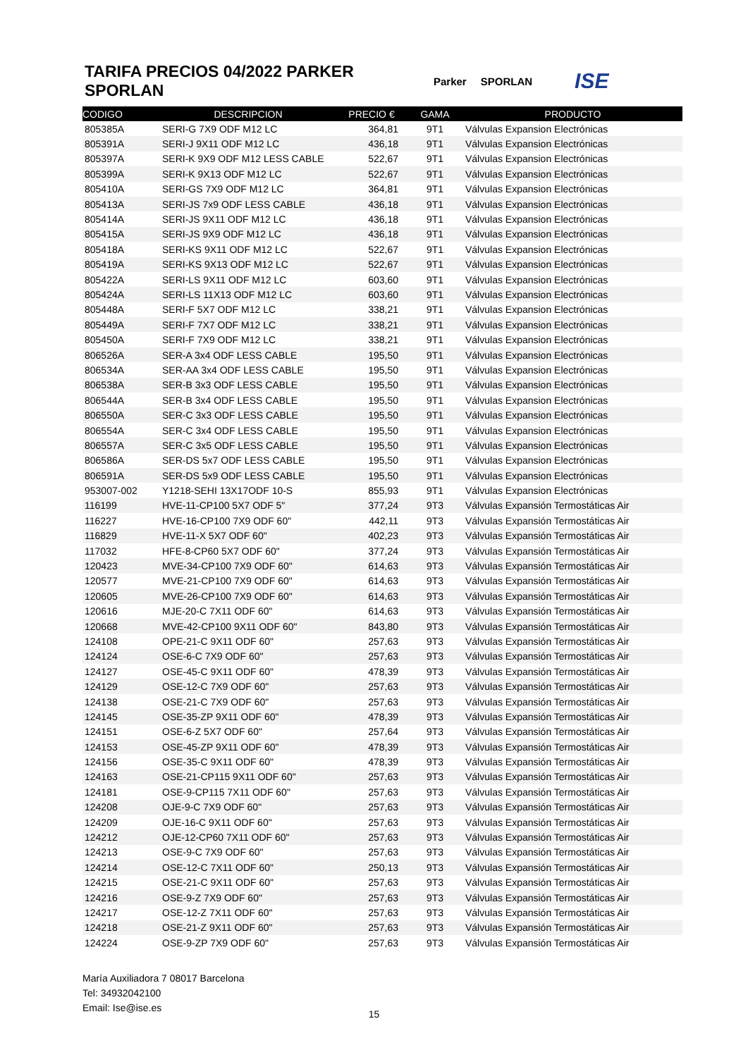TARIFA PRECIOS 04/2022 PARKER SPORLAN
Parker SPORLAN ISE
| CODIGO | DESCRIPCION | PRECIO € | GAMA | PRODUCTO |
| --- | --- | --- | --- | --- |
| 805385A | SERI-G 7X9 ODF M12 LC | 364,81 | 9T1 | Válvulas Expansion Electrónicas |
| 805391A | SERI-J 9X11 ODF M12 LC | 436,18 | 9T1 | Válvulas Expansion Electrónicas |
| 805397A | SERI-K 9X9 ODF M12 LESS CABLE | 522,67 | 9T1 | Válvulas Expansion Electrónicas |
| 805399A | SERI-K 9X13 ODF M12 LC | 522,67 | 9T1 | Válvulas Expansion Electrónicas |
| 805410A | SERI-GS 7X9 ODF M12 LC | 364,81 | 9T1 | Válvulas Expansion Electrónicas |
| 805413A | SERI-JS 7x9 ODF LESS CABLE | 436,18 | 9T1 | Válvulas Expansion Electrónicas |
| 805414A | SERI-JS 9X11 ODF M12 LC | 436,18 | 9T1 | Válvulas Expansion Electrónicas |
| 805415A | SERI-JS 9X9 ODF M12 LC | 436,18 | 9T1 | Válvulas Expansion Electrónicas |
| 805418A | SERI-KS 9X11 ODF M12 LC | 522,67 | 9T1 | Válvulas Expansion Electrónicas |
| 805419A | SERI-KS 9X13 ODF M12 LC | 522,67 | 9T1 | Válvulas Expansion Electrónicas |
| 805422A | SERI-LS 9X11 ODF M12 LC | 603,60 | 9T1 | Válvulas Expansion Electrónicas |
| 805424A | SERI-LS 11X13 ODF M12 LC | 603,60 | 9T1 | Válvulas Expansion Electrónicas |
| 805448A | SERI-F 5X7 ODF M12 LC | 338,21 | 9T1 | Válvulas Expansion Electrónicas |
| 805449A | SERI-F 7X7 ODF M12 LC | 338,21 | 9T1 | Válvulas Expansion Electrónicas |
| 805450A | SERI-F 7X9 ODF M12 LC | 338,21 | 9T1 | Válvulas Expansion Electrónicas |
| 806526A | SER-A 3x4 ODF LESS CABLE | 195,50 | 9T1 | Válvulas Expansion Electrónicas |
| 806534A | SER-AA 3x4 ODF LESS CABLE | 195,50 | 9T1 | Válvulas Expansion Electrónicas |
| 806538A | SER-B 3x3 ODF LESS CABLE | 195,50 | 9T1 | Válvulas Expansion Electrónicas |
| 806544A | SER-B 3x4 ODF LESS CABLE | 195,50 | 9T1 | Válvulas Expansion Electrónicas |
| 806550A | SER-C 3x3 ODF LESS CABLE | 195,50 | 9T1 | Válvulas Expansion Electrónicas |
| 806554A | SER-C 3x4 ODF LESS CABLE | 195,50 | 9T1 | Válvulas Expansion Electrónicas |
| 806557A | SER-C 3x5 ODF LESS CABLE | 195,50 | 9T1 | Válvulas Expansion Electrónicas |
| 806586A | SER-DS 5x7 ODF LESS CABLE | 195,50 | 9T1 | Válvulas Expansion Electrónicas |
| 806591A | SER-DS 5x9 ODF LESS CABLE | 195,50 | 9T1 | Válvulas Expansion Electrónicas |
| 953007-002 | Y1218-SEHI 13X17ODF 10-S | 855,93 | 9T1 | Válvulas Expansion Electrónicas |
| 116199 | HVE-11-CP100 5X7 ODF 5" | 377,24 | 9T3 | Válvulas Expansión Termostáticas Air |
| 116227 | HVE-16-CP100 7X9 ODF 60" | 442,11 | 9T3 | Válvulas Expansión Termostáticas Air |
| 116829 | HVE-11-X 5X7 ODF 60" | 402,23 | 9T3 | Válvulas Expansión Termostáticas Air |
| 117032 | HFE-8-CP60 5X7 ODF 60" | 377,24 | 9T3 | Válvulas Expansión Termostáticas Air |
| 120423 | MVE-34-CP100 7X9 ODF 60" | 614,63 | 9T3 | Válvulas Expansión Termostáticas Air |
| 120577 | MVE-21-CP100 7X9 ODF 60" | 614,63 | 9T3 | Válvulas Expansión Termostáticas Air |
| 120605 | MVE-26-CP100 7X9 ODF 60" | 614,63 | 9T3 | Válvulas Expansión Termostáticas Air |
| 120616 | MJE-20-C 7X11 ODF 60" | 614,63 | 9T3 | Válvulas Expansión Termostáticas Air |
| 120668 | MVE-42-CP100 9X11 ODF 60" | 843,80 | 9T3 | Válvulas Expansión Termostáticas Air |
| 124108 | OPE-21-C 9X11 ODF 60" | 257,63 | 9T3 | Válvulas Expansión Termostáticas Air |
| 124124 | OSE-6-C 7X9 ODF 60" | 257,63 | 9T3 | Válvulas Expansión Termostáticas Air |
| 124127 | OSE-45-C 9X11 ODF 60" | 478,39 | 9T3 | Válvulas Expansión Termostáticas Air |
| 124129 | OSE-12-C 7X9 ODF 60" | 257,63 | 9T3 | Válvulas Expansión Termostáticas Air |
| 124138 | OSE-21-C 7X9 ODF 60" | 257,63 | 9T3 | Válvulas Expansión Termostáticas Air |
| 124145 | OSE-35-ZP 9X11 ODF 60" | 478,39 | 9T3 | Válvulas Expansión Termostáticas Air |
| 124151 | OSE-6-Z 5X7 ODF 60" | 257,64 | 9T3 | Válvulas Expansión Termostáticas Air |
| 124153 | OSE-45-ZP 9X11 ODF 60" | 478,39 | 9T3 | Válvulas Expansión Termostáticas Air |
| 124156 | OSE-35-C 9X11 ODF 60" | 478,39 | 9T3 | Válvulas Expansión Termostáticas Air |
| 124163 | OSE-21-CP115 9X11 ODF 60" | 257,63 | 9T3 | Válvulas Expansión Termostáticas Air |
| 124181 | OSE-9-CP115 7X11 ODF 60" | 257,63 | 9T3 | Válvulas Expansión Termostáticas Air |
| 124208 | OJE-9-C 7X9 ODF 60" | 257,63 | 9T3 | Válvulas Expansión Termostáticas Air |
| 124209 | OJE-16-C 9X11 ODF 60" | 257,63 | 9T3 | Válvulas Expansión Termostáticas Air |
| 124212 | OJE-12-CP60 7X11 ODF 60" | 257,63 | 9T3 | Válvulas Expansión Termostáticas Air |
| 124213 | OSE-9-C 7X9 ODF 60" | 257,63 | 9T3 | Válvulas Expansión Termostáticas Air |
| 124214 | OSE-12-C 7X11 ODF 60" | 250,13 | 9T3 | Válvulas Expansión Termostáticas Air |
| 124215 | OSE-21-C 9X11 ODF 60" | 257,63 | 9T3 | Válvulas Expansión Termostáticas Air |
| 124216 | OSE-9-Z 7X9 ODF 60" | 257,63 | 9T3 | Válvulas Expansión Termostáticas Air |
| 124217 | OSE-12-Z 7X11 ODF 60" | 257,63 | 9T3 | Válvulas Expansión Termostáticas Air |
| 124218 | OSE-21-Z 9X11 ODF 60" | 257,63 | 9T3 | Válvulas Expansión Termostáticas Air |
| 124224 | OSE-9-ZP 7X9 ODF 60" | 257,63 | 9T3 | Válvulas Expansión Termostáticas Air |
María Auxiliadora 7 08017 Barcelona
Tel: 34932042100
Email: Ise@ise.es
15